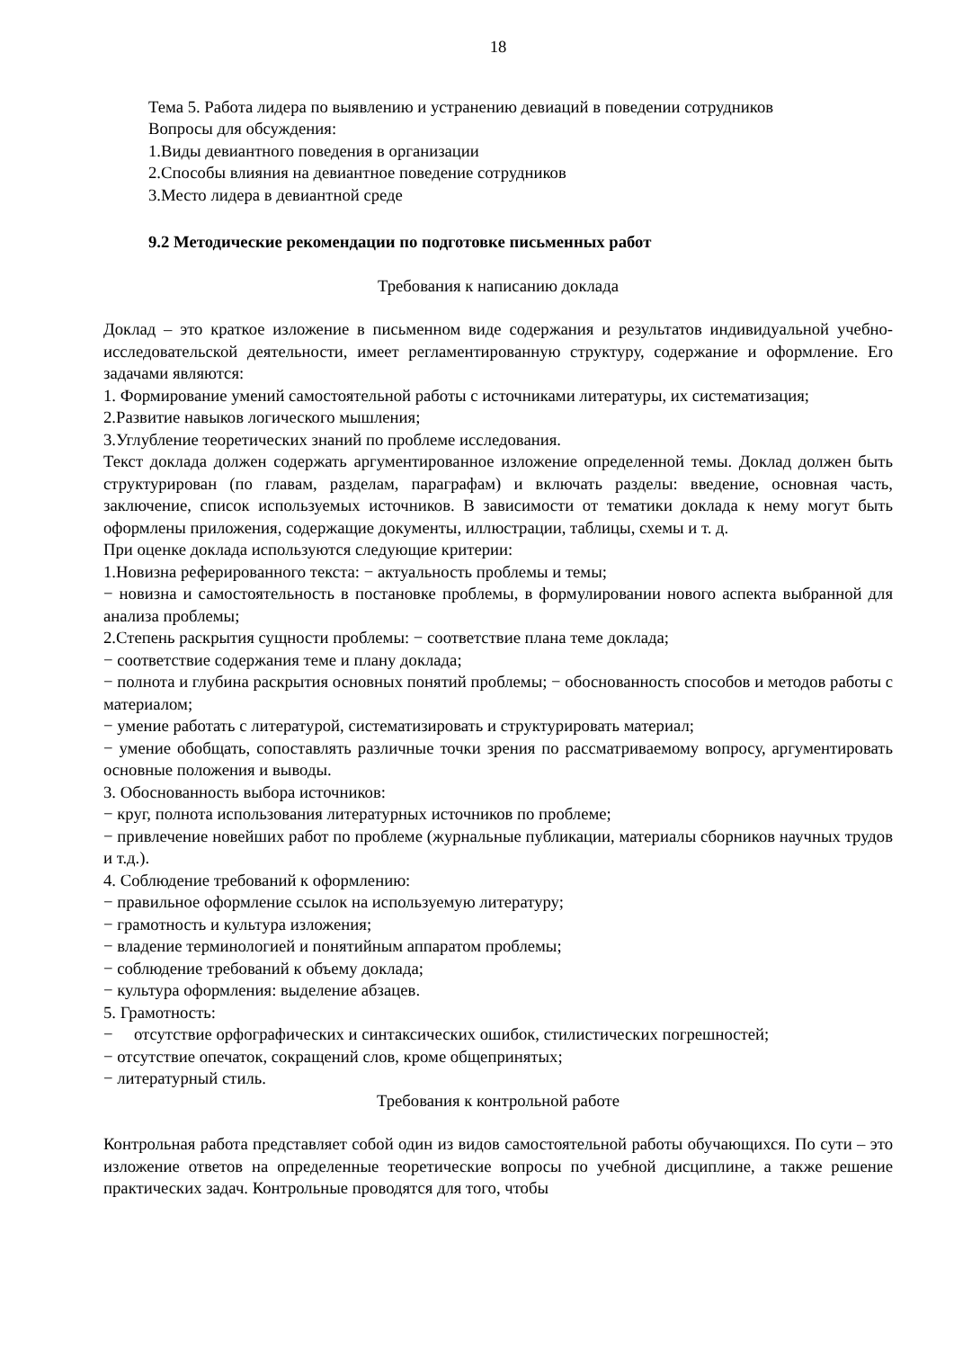18
Тема 5. Работа лидера по выявлению и устранению девиаций в поведении сотрудников
Вопросы для обсуждения:
1.Виды девиантного поведения в организации
2.Способы влияния на девиантное поведение сотрудников
3.Место лидера в девиантной среде
9.2 Методические рекомендации по подготовке письменных работ
Требования к написанию доклада
Доклад – это краткое изложение в письменном виде содержания и результатов индивидуальной учебно-исследовательской деятельности, имеет регламентированную структуру, содержание и оформление. Его задачами являются:
1. Формирование умений самостоятельной работы с источниками литературы, их систематизация;
2.Развитие навыков логического мышления;
3.Углубление теоретических знаний по проблеме исследования.
Текст доклада должен содержать аргументированное изложение определенной темы. Доклад должен быть структурирован (по главам, разделам, параграфам) и включать разделы: введение, основная часть, заключение, список используемых источников. В зависимости от тематики доклада к нему могут быть оформлены приложения, содержащие документы, иллюстрации, таблицы, схемы и т. д.
При оценке доклада используются следующие критерии:
1.Новизна реферированного текста: − актуальность проблемы и темы;
− новизна и самостоятельность в постановке проблемы, в формулировании нового аспекта выбранной для анализа проблемы;
2.Степень раскрытия сущности проблемы: − соответствие плана теме доклада;
− соответствие содержания теме и плану доклада;
− полнота и глубина раскрытия основных понятий проблемы; − обоснованность способов и методов работы с материалом;
− умение работать с литературой, систематизировать и структурировать материал;
− умение обобщать, сопоставлять различные точки зрения по рассматриваемому вопросу, аргументировать основные положения и выводы.
3. Обоснованность выбора источников:
− круг, полнота использования литературных источников по проблеме;
− привлечение новейших работ по проблеме (журнальные публикации, материалы сборников научных трудов и т.д.).
4. Соблюдение требований к оформлению:
− правильное оформление ссылок на используемую литературу;
− грамотность и культура изложения;
− владение терминологией и понятийным аппаратом проблемы;
− соблюдение требований к объему доклада;
− культура оформления: выделение абзацев.
5. Грамотность:
− отсутствие орфографических и синтаксических ошибок, стилистических погрешностей;
− отсутствие опечаток, сокращений слов, кроме общепринятых;
− литературный стиль.
Требования к контрольной работе
Контрольная работа представляет собой один из видов самостоятельной работы обучающихся. По сути – это изложение ответов на определенные теоретические вопросы по учебной дисциплине, а также решение практических задач. Контрольные проводятся для того, чтобы